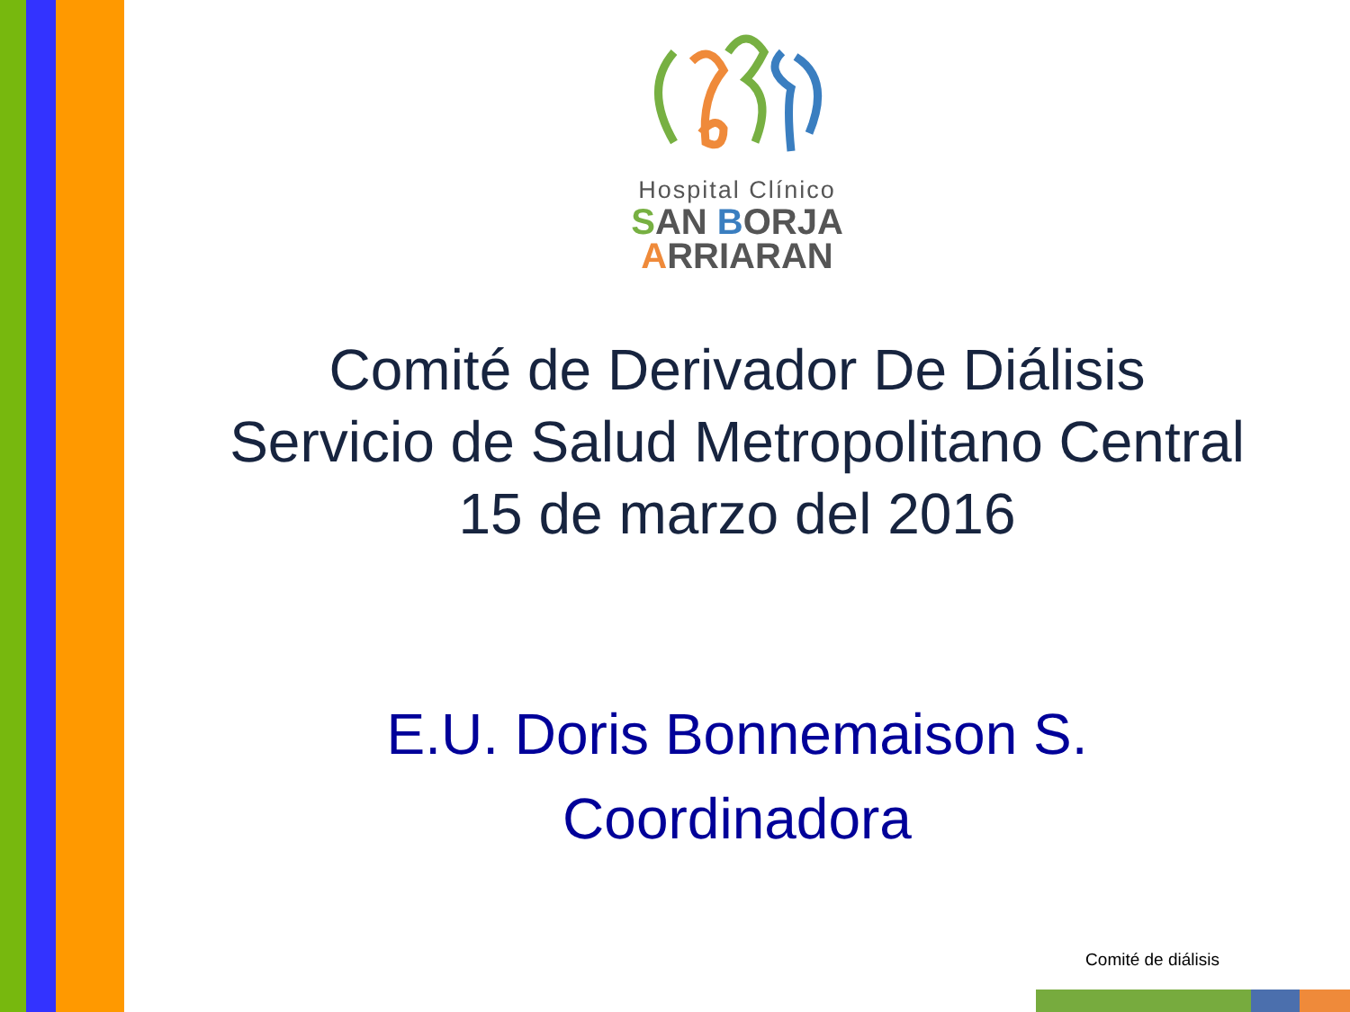Hospital Clínico
SAN BORJA
ARRIARAN
Comité de Derivador De Diálisis
Servicio de Salud Metropolitano Central
15 de marzo del 2016
E.U. Doris Bonnemaison S.
Coordinadora
Comité de diálisis